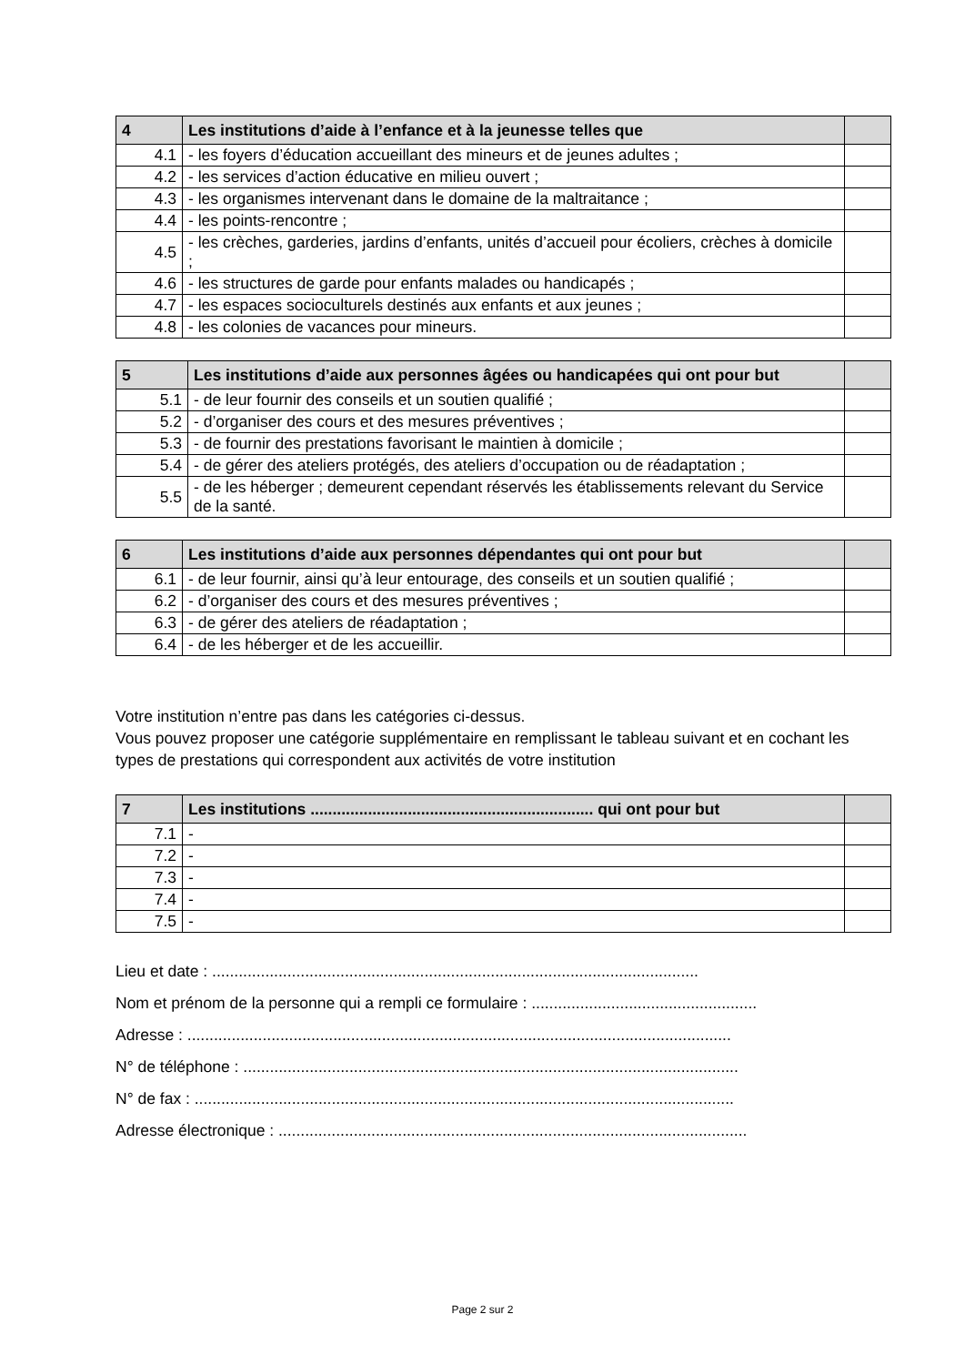| 4 | Les institutions d’aide à l’enfance et à la jeunesse telles que | |
| --- | --- | --- |
| 4.1 | - les foyers d’éducation accueillant des mineurs et de jeunes adultes ; | |
| 4.2 | - les services d’action éducative en milieu ouvert ; | |
| 4.3 | - les organismes intervenant dans le domaine de la maltraitance ; | |
| 4.4 | - les points-rencontre ; | |
| 4.5 | - les crèches, garderies, jardins d’enfants, unités d’accueil pour écoliers, crèches à domicile ; | |
| 4.6 | - les structures de garde pour enfants malades ou handicapés ; | |
| 4.7 | - les espaces socioculturels destinés aux enfants et aux jeunes ; | |
| 4.8 | - les colonies de vacances pour mineurs. | |
| 5 | Les institutions d’aide aux personnes âgées ou handicapées qui ont pour but | |
| --- | --- | --- |
| 5.1 | - de leur fournir des conseils et un soutien qualifié ; | |
| 5.2 | - d’organiser des cours et des mesures préventives ; | |
| 5.3 | - de fournir des prestations favorisant le maintien à domicile ; | |
| 5.4 | - de gérer des ateliers protégés, des ateliers d’occupation ou de réadaptation ; | |
| 5.5 | - de les héberger ; demeurent cependant réservés les établissements relevant du Service de la santé. | |
| 6 | Les institutions d’aide aux personnes dépendantes qui ont pour but | |
| --- | --- | --- |
| 6.1 | - de leur fournir, ainsi qu’à leur entourage, des conseils et un soutien qualifié ; | |
| 6.2 | - d’organiser des cours et des mesures préventives ; | |
| 6.3 | - de gérer des ateliers de réadaptation ; | |
| 6.4 | - de les héberger et de les accueillir. | |
Votre institution n’entre pas dans les catégories ci-dessus.
Vous pouvez proposer une catégorie supplémentaire en remplissant le tableau suivant et en cochant les types de prestations qui correspondent aux activités de votre institution
| 7 | Les institutions ................................................................ qui ont pour but | |
| --- | --- | --- |
| 7.1 | - | |
| 7.2 | - | |
| 7.3 | - | |
| 7.4 | - | |
| 7.5 | - | |
Lieu et date : ..............................................................................................................
Nom et prénom de la personne qui a rempli ce formulaire : ...................................................
Adresse : ...........................................................................................................................
N° de téléphone : ................................................................................................................
N° de fax : ..........................................................................................................................
Adresse électronique : ..........................................................................................................
Page 2 sur 2